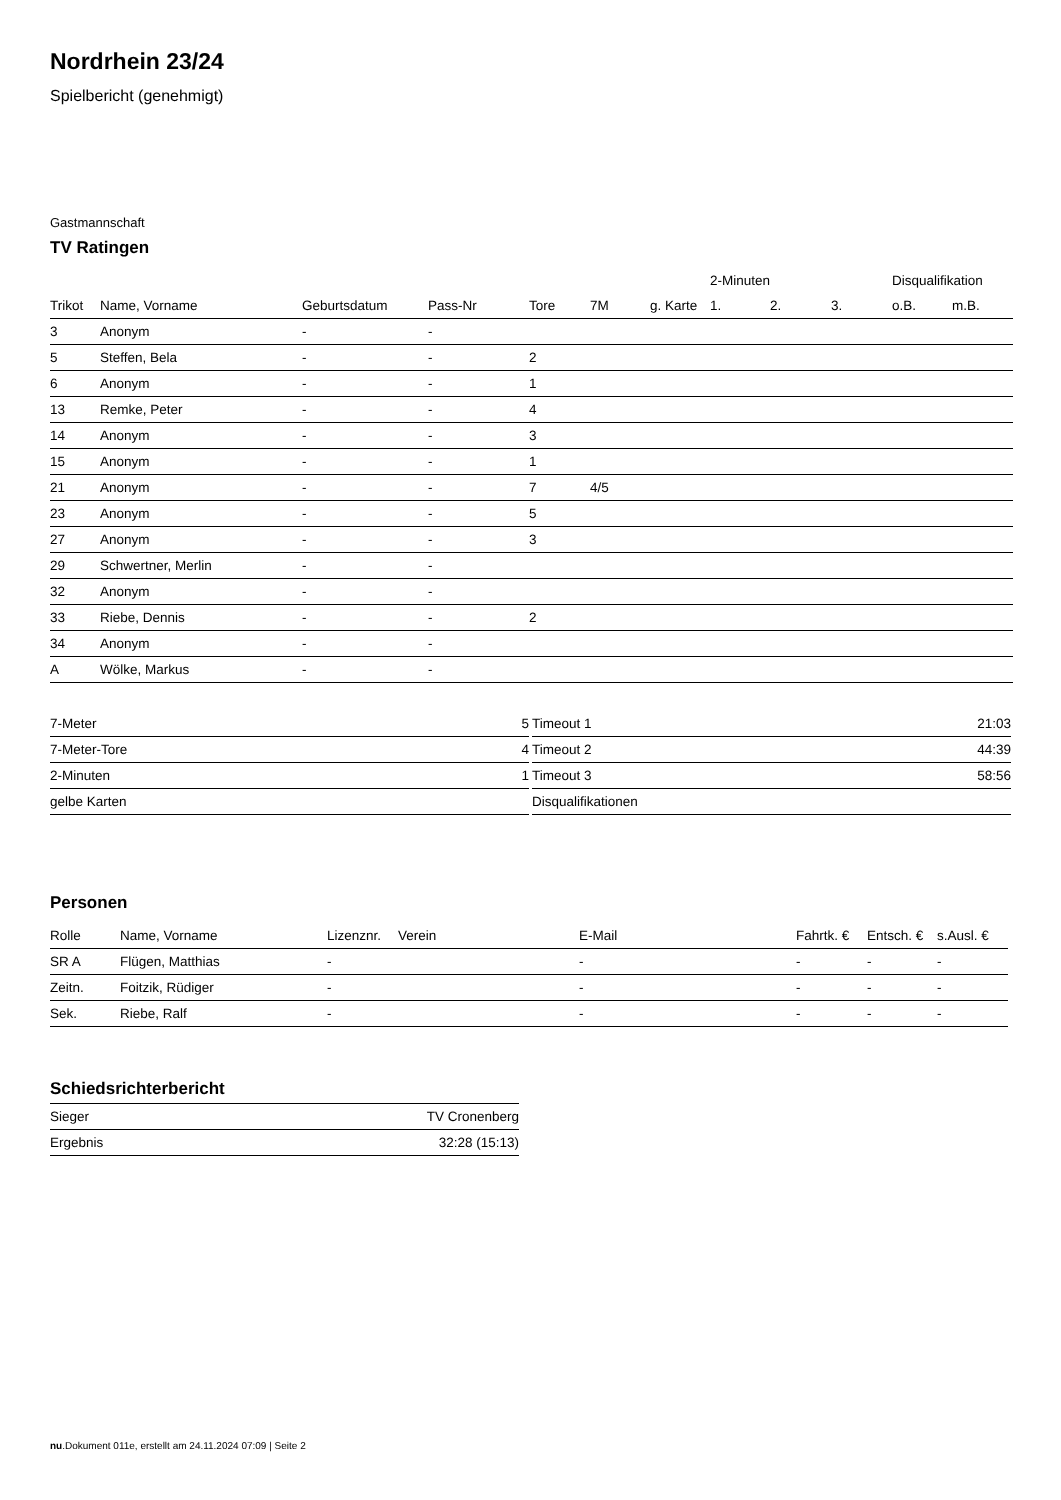Nordrhein 23/24
Spielbericht (genehmigt)
Gastmannschaft
TV Ratingen
| | | | | | | | 2-Minuten | | | Disqualifikation | |
| --- | --- | --- | --- | --- | --- | --- | --- | --- | --- | --- | --- |
| Trikot | Name, Vorname | Geburtsdatum | Pass-Nr | Tore | 7M | g. Karte | 1. | 2. | 3. | o.B. | m.B. |
| 3 | Anonym | - | - | | | | | | | | |
| 5 | Steffen, Bela | - | - | 2 | | | | | | | |
| 6 | Anonym | - | - | 1 | | | | | | | |
| 13 | Remke, Peter | - | - | 4 | | | | | | | |
| 14 | Anonym | - | - | 3 | | | | | | | |
| 15 | Anonym | - | - | 1 | | | | | | | |
| 21 | Anonym | - | - | 7 | 4/5 | | | | | | |
| 23 | Anonym | - | - | 5 | | | | | | | |
| 27 | Anonym | - | - | 3 | | | | | | | |
| 29 | Schwertner, Merlin | - | - | | | | | | | | |
| 32 | Anonym | - | - | | | | | | | | |
| 33 | Riebe, Dennis | - | - | 2 | | | | | | | |
| 34 | Anonym | - | - | | | | | | | | |
| A | Wölke, Markus | - | - | | | | | | | | |
| 7-Meter | 5 |
| 7-Meter-Tore | 4 |
| 2-Minuten | 1 |
| gelbe Karten | |
| Timeout 1 | 21:03 |
| Timeout 2 | 44:39 |
| Timeout 3 | 58:56 |
| Disqualifikationen | |
Personen
| Rolle | Name, Vorname | Lizenznr. | Verein | E-Mail | Fahrtk. € | Entsch. € | s.Ausl. € |
| --- | --- | --- | --- | --- | --- | --- | --- |
| SR A | Flügen, Matthias | - | | - | - | - | - |
| Zeitn. | Foitzik, Rüdiger | - | | - | - | - | - |
| Sek. | Riebe, Ralf | - | | - | - | - | - |
Schiedsrichterbericht
| Sieger | TV Cronenberg |
| Ergebnis | 32:28 (15:13) |
nu.Dokument 011e, erstellt am 24.11.2024 07:09 | Seite 2